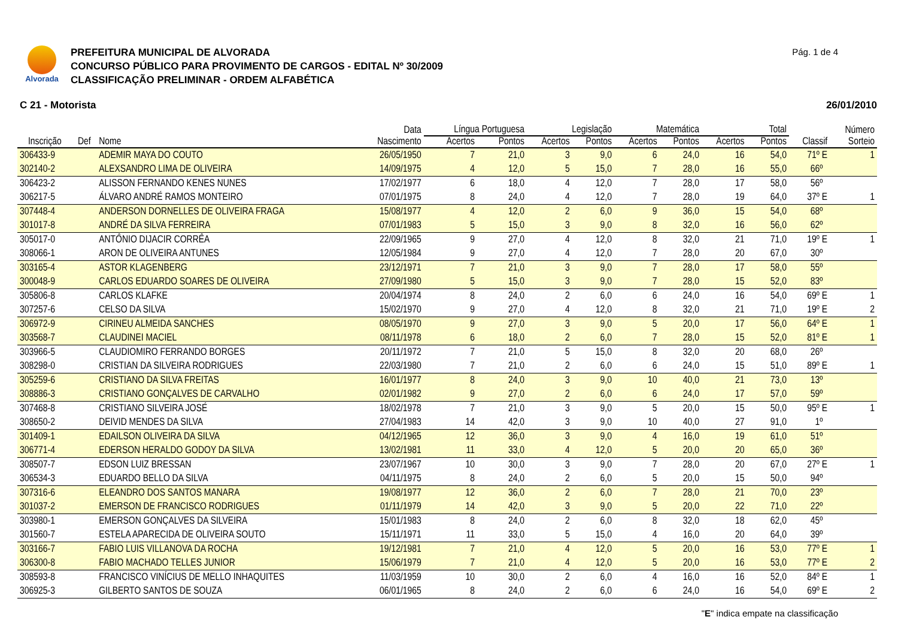Alvorada
PREFEITURA MUNICIPAL DE ALVORADA
CONCURSO PÚBLICO PARA PROVIMENTO DE CARGOS - EDITAL Nº 30/2009
CLASSIFICAÇÃO PRELIMINAR - ORDEM ALFABÉTICA
Pág. 1 de 4
C 21 - Motorista 26/01/2010
| | | | Data | Língua Portuguesa | | Legislação | | Matemática | | Total | | | Número |
| --- | --- | --- | --- | --- | --- | --- | --- | --- | --- | --- | --- | --- | --- |
| Inscrição | Def | Nome | Nascimento | Acertos | Pontos | Acertos | Pontos | Acertos | Pontos | Acertos | Pontos | Classif | Sorteio |
| 306433-9 | | ADEMIR MAYA DO COUTO | 26/05/1950 | 7 | 21,0 | 3 | 9,0 | 6 | 24,0 | 16 | 54,0 | 71º E | 1 |
| 302140-2 | | ALEXSANDRO LIMA DE OLIVEIRA | 14/09/1975 | 4 | 12,0 | 5 | 15,0 | 7 | 28,0 | 16 | 55,0 | 66º | |
| 306423-2 | | ALISSON FERNANDO KENES NUNES | 17/02/1977 | 6 | 18,0 | 4 | 12,0 | 7 | 28,0 | 17 | 58,0 | 56º | |
| 306217-5 | | ÁLVARO ANDRÉ RAMOS MONTEIRO | 07/01/1975 | 8 | 24,0 | 4 | 12,0 | 7 | 28,0 | 19 | 64,0 | 37º E | 1 |
| 307448-4 | | ANDERSON DORNELLES DE OLIVEIRA FRAGA | 15/08/1977 | 4 | 12,0 | 2 | 6,0 | 9 | 36,0 | 15 | 54,0 | 68º | |
| 301017-8 | | ANDRÉ DA SILVA FERREIRA | 07/01/1983 | 5 | 15,0 | 3 | 9,0 | 8 | 32,0 | 16 | 56,0 | 62º | |
| 305017-0 | | ANTÔNIO DIJACIR CORRÊA | 22/09/1965 | 9 | 27,0 | 4 | 12,0 | 8 | 32,0 | 21 | 71,0 | 19º E | 1 |
| 308066-1 | | ARON DE OLIVEIRA ANTUNES | 12/05/1984 | 9 | 27,0 | 4 | 12,0 | 7 | 28,0 | 20 | 67,0 | 30º | |
| 303165-4 | | ASTOR KLAGENBERG | 23/12/1971 | 7 | 21,0 | 3 | 9,0 | 7 | 28,0 | 17 | 58,0 | 55º | |
| 300048-9 | | CARLOS EDUARDO SOARES DE OLIVEIRA | 27/09/1980 | 5 | 15,0 | 3 | 9,0 | 7 | 28,0 | 15 | 52,0 | 83º | |
| 305806-8 | | CARLOS KLAFKE | 20/04/1974 | 8 | 24,0 | 2 | 6,0 | 6 | 24,0 | 16 | 54,0 | 69º E | 1 |
| 307257-6 | | CELSO DA SILVA | 15/02/1970 | 9 | 27,0 | 4 | 12,0 | 8 | 32,0 | 21 | 71,0 | 19º E | 2 |
| 306972-9 | | CIRINEU ALMEIDA SANCHES | 08/05/1970 | 9 | 27,0 | 3 | 9,0 | 5 | 20,0 | 17 | 56,0 | 64º E | 1 |
| 303568-7 | | CLAUDINEI MACIEL | 08/11/1978 | 6 | 18,0 | 2 | 6,0 | 7 | 28,0 | 15 | 52,0 | 81º E | 1 |
| 303966-5 | | CLAUDIOMIRO FERRANDO BORGES | 20/11/1972 | 7 | 21,0 | 5 | 15,0 | 8 | 32,0 | 20 | 68,0 | 26º | |
| 308298-0 | | CRISTIAN DA SILVEIRA RODRIGUES | 22/03/1980 | 7 | 21,0 | 2 | 6,0 | 6 | 24,0 | 15 | 51,0 | 89º E | 1 |
| 305259-6 | | CRISTIANO DA SILVA FREITAS | 16/01/1977 | 8 | 24,0 | 3 | 9,0 | 10 | 40,0 | 21 | 73,0 | 13º | |
| 308886-3 | | CRISTIANO GONÇALVES DE CARVALHO | 02/01/1982 | 9 | 27,0 | 2 | 6,0 | 6 | 24,0 | 17 | 57,0 | 59º | |
| 307468-8 | | CRISTIANO SILVEIRA JOSÉ | 18/02/1978 | 7 | 21,0 | 3 | 9,0 | 5 | 20,0 | 15 | 50,0 | 95º E | 1 |
| 308650-2 | | DEIVID MENDES DA SILVA | 27/04/1983 | 14 | 42,0 | 3 | 9,0 | 10 | 40,0 | 27 | 91,0 | 1º | |
| 301409-1 | | EDAILSON OLIVEIRA DA SILVA | 04/12/1965 | 12 | 36,0 | 3 | 9,0 | 4 | 16,0 | 19 | 61,0 | 51º | |
| 306771-4 | | EDERSON HERALDO GODOY DA SILVA | 13/02/1981 | 11 | 33,0 | 4 | 12,0 | 5 | 20,0 | 20 | 65,0 | 36º | |
| 308507-7 | | EDSON LUIZ BRESSAN | 23/07/1967 | 10 | 30,0 | 3 | 9,0 | 7 | 28,0 | 20 | 67,0 | 27º E | 1 |
| 306534-3 | | EDUARDO BELLO DA SILVA | 04/11/1975 | 8 | 24,0 | 2 | 6,0 | 5 | 20,0 | 15 | 50,0 | 94º | |
| 307316-6 | | ELEANDRO DOS SANTOS MANARA | 19/08/1977 | 12 | 36,0 | 2 | 6,0 | 7 | 28,0 | 21 | 70,0 | 23º | |
| 301037-2 | | EMERSON DE FRANCISCO RODRIGUES | 01/11/1979 | 14 | 42,0 | 3 | 9,0 | 5 | 20,0 | 22 | 71,0 | 22º | |
| 303980-1 | | EMERSON GONÇALVES DA SILVEIRA | 15/01/1983 | 8 | 24,0 | 2 | 6,0 | 8 | 32,0 | 18 | 62,0 | 45º | |
| 301560-7 | | ESTELA APARECIDA DE OLIVEIRA SOUTO | 15/11/1971 | 11 | 33,0 | 5 | 15,0 | 4 | 16,0 | 20 | 64,0 | 39º | |
| 303166-7 | | FABIO LUIS VILLANOVA DA ROCHA | 19/12/1981 | 7 | 21,0 | 4 | 12,0 | 5 | 20,0 | 16 | 53,0 | 77º E | 1 |
| 306300-8 | | FABIO MACHADO TELLES JUNIOR | 15/06/1979 | 7 | 21,0 | 4 | 12,0 | 5 | 20,0 | 16 | 53,0 | 77º E | 2 |
| 308593-8 | | FRANCISCO VINÍCIUS DE MELLO INHAQUITES | 11/03/1959 | 10 | 30,0 | 2 | 6,0 | 4 | 16,0 | 16 | 52,0 | 84º E | 1 |
| 306925-3 | | GILBERTO SANTOS DE SOUZA | 06/01/1965 | 8 | 24,0 | 2 | 6,0 | 6 | 24,0 | 16 | 54,0 | 69º E | 2 |
"E" indica empate na classificação